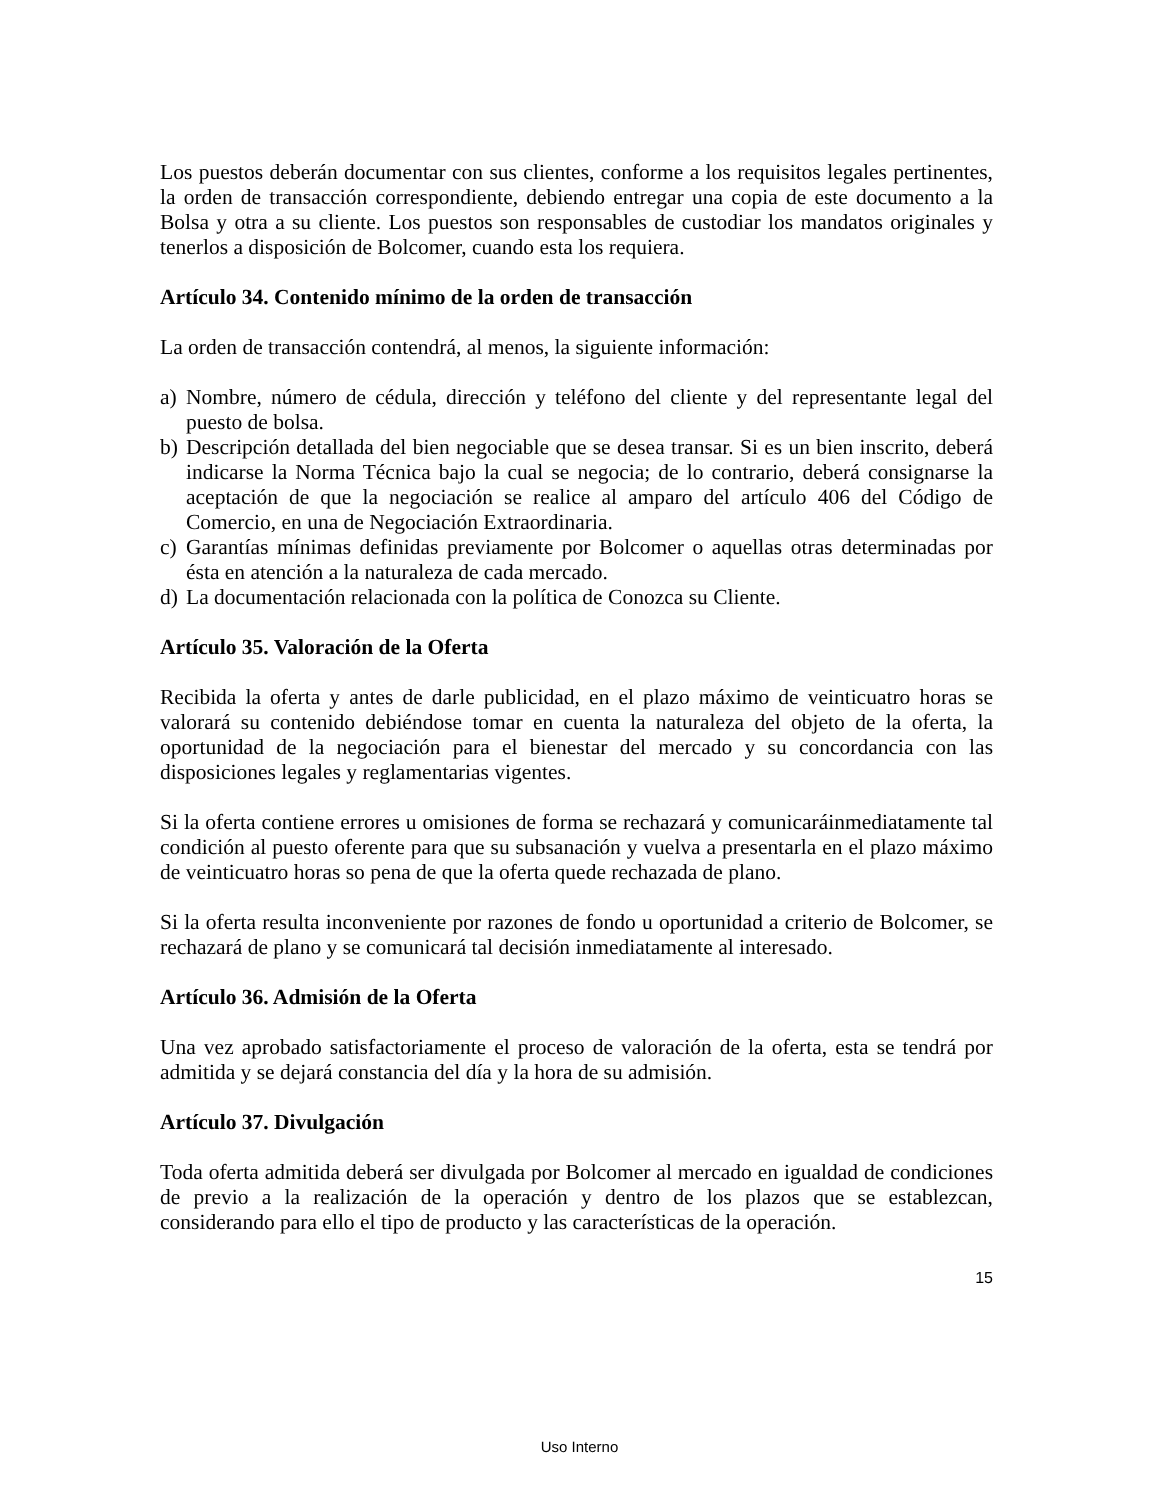Los puestos deberán documentar con sus clientes, conforme a los requisitos legales pertinentes, la orden de transacción correspondiente, debiendo entregar una copia de este documento a la Bolsa y otra a su cliente. Los puestos son responsables de custodiar los mandatos originales y tenerlos a disposición de Bolcomer, cuando esta los requiera.
Artículo 34. Contenido mínimo de la orden de transacción
La orden de transacción contendrá, al menos, la siguiente información:
a) Nombre, número de cédula, dirección y teléfono del cliente y del representante legal del puesto de bolsa.
b) Descripción detallada del bien negociable que se desea transar. Si es un bien inscrito, deberá indicarse la Norma Técnica bajo la cual se negocia; de lo contrario, deberá consignarse la aceptación de que la negociación se realice al amparo del artículo 406 del Código de Comercio, en una de Negociación Extraordinaria.
c) Garantías mínimas definidas previamente por Bolcomer o aquellas otras determinadas por ésta en atención a la naturaleza de cada mercado.
d) La documentación relacionada con la política de Conozca su Cliente.
Artículo 35. Valoración de la Oferta
Recibida la oferta y antes de darle publicidad, en el plazo máximo de veinticuatro horas se valorará su contenido debiéndose tomar en cuenta la naturaleza del objeto de la oferta, la oportunidad de la negociación para el bienestar del mercado y su concordancia con las disposiciones legales y reglamentarias vigentes.
Si la oferta contiene errores u omisiones de forma se rechazará y comunicaráinmediatamente tal condición al puesto oferente para que su subsanación y vuelva a presentarla en el plazo máximo de veinticuatro horas so pena de que la oferta quede rechazada de plano.
Si la oferta resulta inconveniente por razones de fondo u oportunidad a criterio de Bolcomer, se rechazará de plano y se comunicará tal decisión inmediatamente al interesado.
Artículo 36. Admisión de la Oferta
Una vez aprobado satisfactoriamente el proceso de valoración de la oferta, esta se tendrá por admitida y se dejará constancia del día y la hora de su admisión.
Artículo 37. Divulgación
Toda oferta admitida deberá ser divulgada por Bolcomer al mercado en igualdad de condiciones de previo a la realización de la operación y dentro de los plazos que se establezcan, considerando para ello el tipo de producto y las características de la operación.
15
Uso Interno